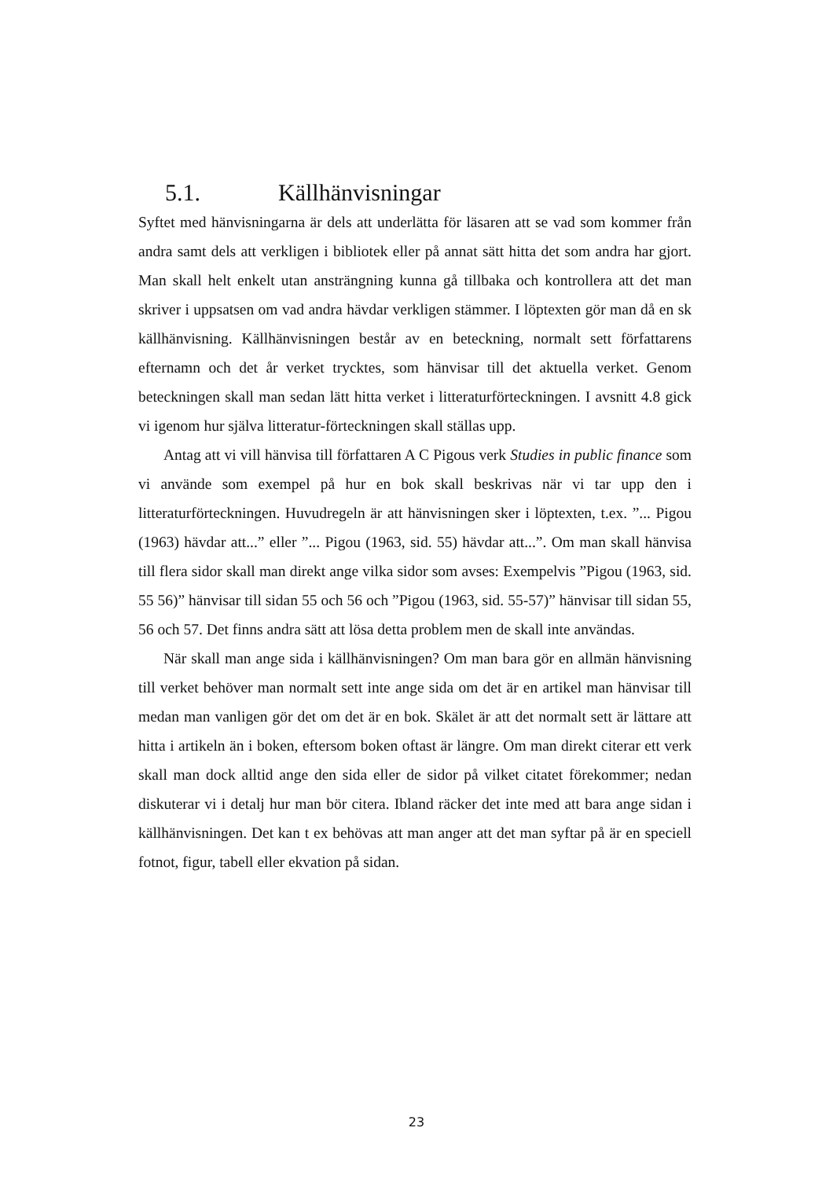5.1. Källhänvisningar
Syftet med hänvisningarna är dels att underlätta för läsaren att se vad som kommer från andra samt dels att verkligen i bibliotek eller på annat sätt hitta det som andra har gjort. Man skall helt enkelt utan ansträngning kunna gå tillbaka och kontrollera att det man skriver i uppsatsen om vad andra hävdar verkligen stämmer. I löptexten gör man då en sk källhänvisning. Källhänvisningen består av en beteckning, normalt sett författarens efternamn och det år verket trycktes, som hänvisar till det aktuella verket. Genom beteckningen skall man sedan lätt hitta verket i litteraturförteckningen. I avsnitt 4.8 gick vi igenom hur själva litteratur-förteckningen skall ställas upp.
Antag att vi vill hänvisa till författaren A C Pigous verk Studies in public finance som vi använde som exempel på hur en bok skall beskrivas när vi tar upp den i litteraturförteckningen. Huvudregeln är att hänvisningen sker i löptexten, t.ex. ”... Pigou (1963) hävdar att...” eller ”... Pigou (1963, sid. 55) hävdar att...”. Om man skall hänvisa till flera sidor skall man direkt ange vilka sidor som avses: Exempelvis ”Pigou (1963, sid. 55 56)” hänvisar till sidan 55 och 56 och ”Pigou (1963, sid. 55-57)” hänvisar till sidan 55, 56 och 57. Det finns andra sätt att lösa detta problem men de skall inte användas.
När skall man ange sida i källhänvisningen? Om man bara gör en allmän hänvisning till verket behöver man normalt sett inte ange sida om det är en artikel man hänvisar till medan man vanligen gör det om det är en bok. Skälet är att det normalt sett är lättare att hitta i artikeln än i boken, eftersom boken oftast är längre. Om man direkt citerar ett verk skall man dock alltid ange den sida eller de sidor på vilket citatet förekommer; nedan diskuterar vi i detalj hur man bör citera. Ibland räcker det inte med att bara ange sidan i källhänvisningen. Det kan t ex behövas att man anger att det man syftar på är en speciell fotnot, figur, tabell eller ekvation på sidan.
23